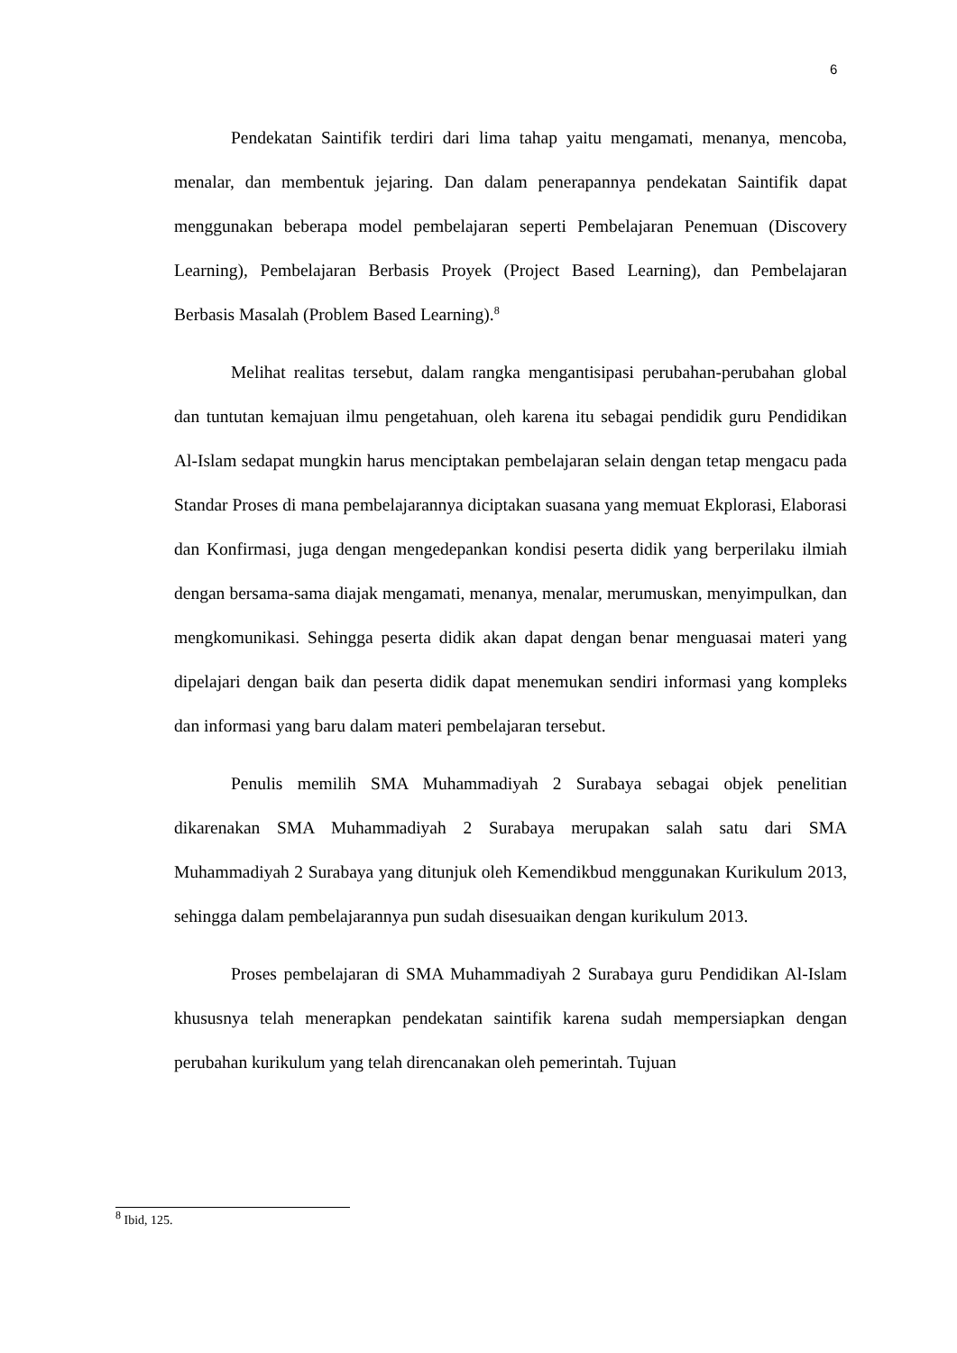6
Pendekatan Saintifik terdiri dari lima tahap yaitu mengamati, menanya, mencoba, menalar, dan membentuk jejaring. Dan dalam penerapannya pendekatan Saintifik dapat menggunakan beberapa model pembelajaran seperti Pembelajaran Penemuan (Discovery Learning), Pembelajaran Berbasis Proyek (Project Based Learning), dan Pembelajaran Berbasis Masalah (Problem Based Learning).<sup>8</sup>
Melihat realitas tersebut, dalam rangka mengantisipasi perubahan-perubahan global dan tuntutan kemajuan ilmu pengetahuan, oleh karena itu sebagai pendidik guru Pendidikan Al-Islam sedapat mungkin harus menciptakan pembelajaran selain dengan tetap mengacu pada Standar Proses di mana pembelajarannya diciptakan suasana yang memuat Ekplorasi, Elaborasi dan Konfirmasi, juga dengan mengedepankan kondisi peserta didik yang berperilaku ilmiah dengan bersama-sama diajak mengamati, menanya, menalar, merumuskan, menyimpulkan, dan mengkomunikasi. Sehingga peserta didik akan dapat dengan benar menguasai materi yang dipelajari dengan baik dan peserta didik dapat menemukan sendiri informasi yang kompleks dan informasi yang baru dalam materi pembelajaran tersebut.
Penulis memilih SMA Muhammadiyah 2 Surabaya sebagai objek penelitian dikarenakan SMA Muhammadiyah 2 Surabaya merupakan salah satu dari SMA Muhammadiyah 2 Surabaya yang ditunjuk oleh Kemendikbud menggunakan Kurikulum 2013, sehingga dalam pembelajarannya pun sudah disesuaikan dengan kurikulum 2013.
Proses pembelajaran di SMA Muhammadiyah 2 Surabaya guru Pendidikan Al-Islam khususnya telah menerapkan pendekatan saintifik karena sudah mempersiapkan dengan perubahan kurikulum yang telah direncanakan oleh pemerintah. Tujuan
<sup>8</sup> Ibid, 125.